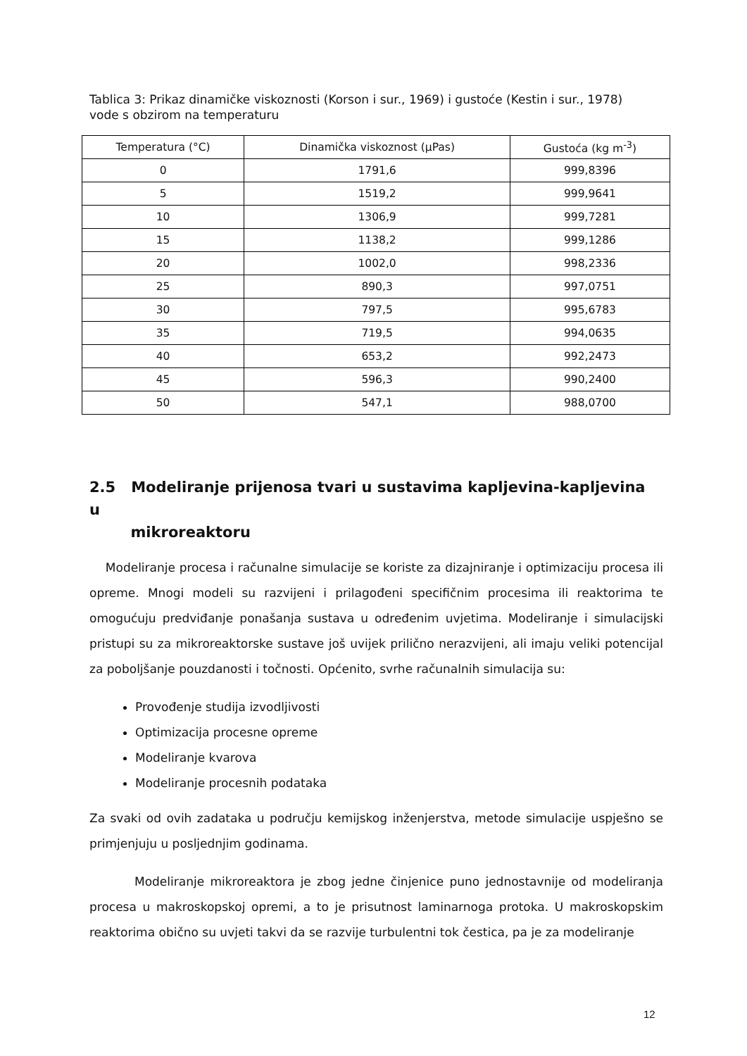Tablica 3: Prikaz dinamičke viskoznosti (Korson i sur., 1969) i gustoće (Kestin i sur., 1978) vode s obzirom na temperaturu
| Temperatura (°C) | Dinamička viskoznost (μPas) | Gustoća (kg m<sup>-3</sup>) |
| --- | --- | --- |
| 0 | 1791,6 | 999,8396 |
| 5 | 1519,2 | 999,9641 |
| 10 | 1306,9 | 999,7281 |
| 15 | 1138,2 | 999,1286 |
| 20 | 1002,0 | 998,2336 |
| 25 | 890,3 | 997,0751 |
| 30 | 797,5 | 995,6783 |
| 35 | 719,5 | 994,0635 |
| 40 | 653,2 | 992,2473 |
| 45 | 596,3 | 990,2400 |
| 50 | 547,1 | 988,0700 |
2.5 Modeliranje prijenosa tvari u sustavima kapljevina-kapljevina u
mikroreaktoru
Modeliranje procesa i računalne simulacije se koriste za dizajniranje i optimizaciju procesa ili opreme. Mnogi modeli su razvijeni i prilagođeni specifičnim procesima ili reaktorima te omogućuju predviđanje ponašanja sustava u određenim uvjetima. Modeliranje i simulacijski pristupi su za mikroreaktorske sustave još uvijek prilično nerazvijeni, ali imaju veliki potencijal za poboljšanje pouzdanosti i točnosti. Općenito, svrhe računalnih simulacija su:
Provođenje studija izvodljivosti
Optimizacija procesne opreme
Modeliranje kvarova
Modeliranje procesnih podataka
Za svaki od ovih zadataka u području kemijskog inženjerstva, metode simulacije uspješno se primjenjuju u posljednjim godinama.
Modeliranje mikroreaktora je zbog jedne činjenice puno jednostavnije od modeliranja procesa u makroskopskoj opremi, a to je prisutnost laminarnoga protoka. U makroskopskim reaktorima obično su uvjeti takvi da se razvije turbulentni tok čestica, pa je za modeliranje
12